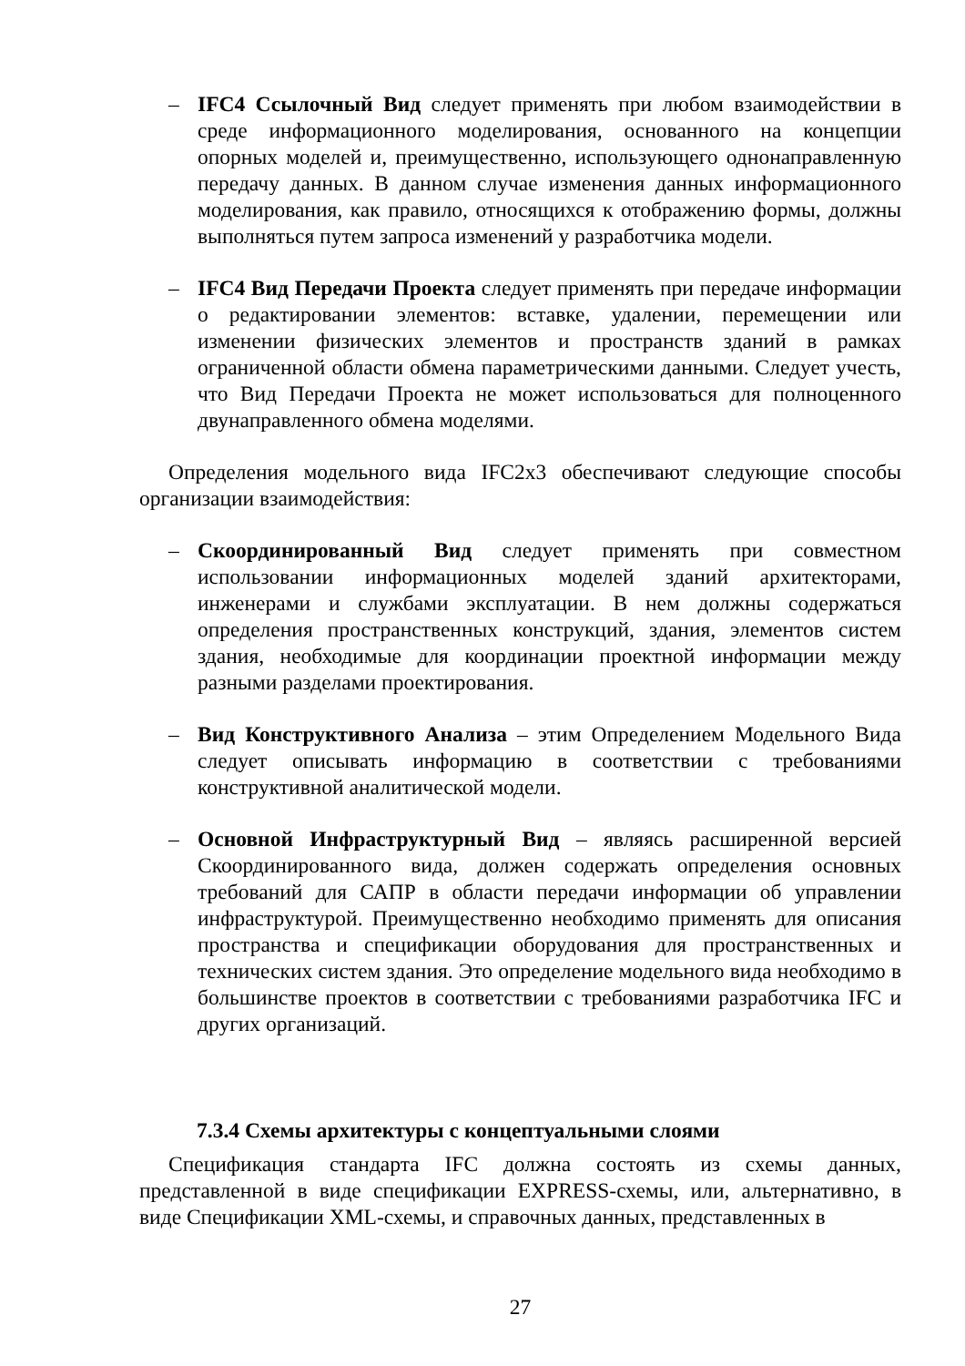– IFC4 Ссылочный Вид следует применять при любом взаимодействии в среде информационного моделирования, основанного на концепции опорных моделей и, преимущественно, использующего однонаправленную передачу данных. В данном случае изменения данных информационного моделирования, как правило, относящихся к отображению формы, должны выполняться путем запроса изменений у разработчика модели.
– IFC4 Вид Передачи Проекта следует применять при передаче информации о редактировании элементов: вставке, удалении, перемещении или изменении физических элементов и пространств зданий в рамках ограниченной области обмена параметрическими данными. Следует учесть, что Вид Передачи Проекта не может использоваться для полноценного двунаправленного обмена моделями.
Определения модельного вида IFC2x3 обеспечивают следующие способы организации взаимодействия:
– Скоординированный Вид следует применять при совместном использовании информационных моделей зданий архитекторами, инженерами и службами эксплуатации. В нем должны содержаться определения пространственных конструкций, здания, элементов систем здания, необходимые для координации проектной информации между разными разделами проектирования.
– Вид Конструктивного Анализа – этим Определением Модельного Вида следует описывать информацию в соответствии с требованиями конструктивной аналитической модели.
– Основной Инфраструктурный Вид – являясь расширенной версией Скоординированного вида, должен содержать определения основных требований для САПР в области передачи информации об управлении инфраструктурой. Преимущественно необходимо применять для описания пространства и спецификации оборудования для пространственных и технических систем здания. Это определение модельного вида необходимо в большинстве проектов в соответствии с требованиями разработчика IFC и других организаций.
7.3.4 Схемы архитектуры с концептуальными слоями
Спецификация стандарта IFC должна состоять из схемы данных, представленной в виде спецификации EXPRESS-схемы, или, альтернативно, в виде Спецификации XML-схемы, и справочных данных, представленных в
27